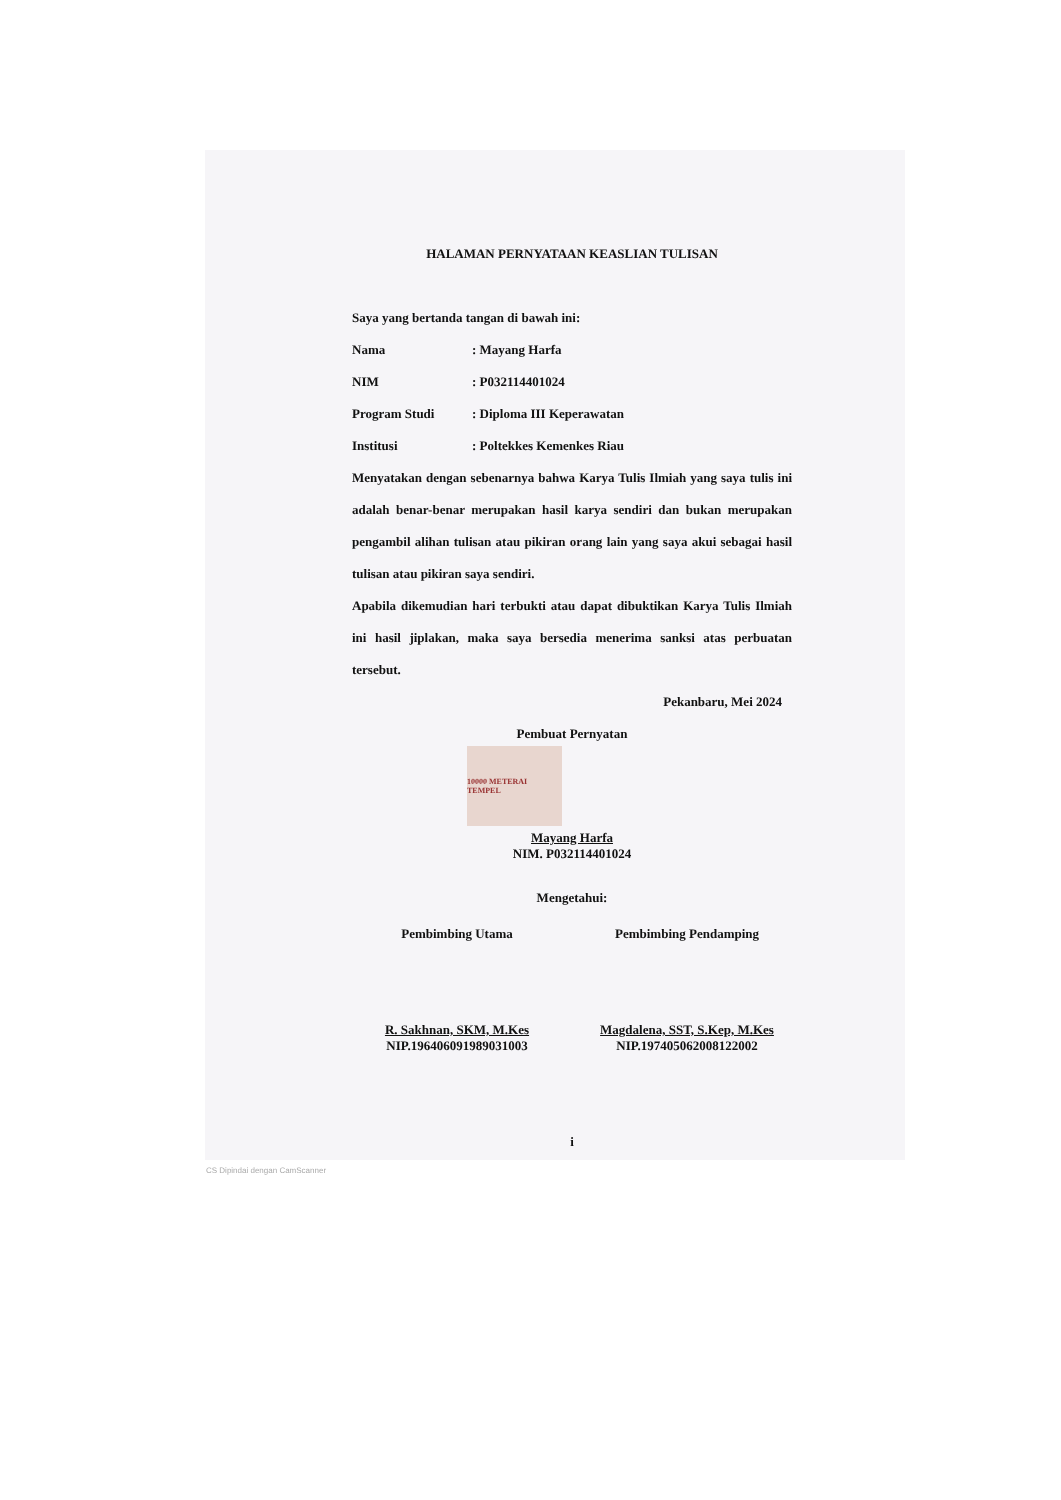HALAMAN PERNYATAAN KEASLIAN TULISAN
Saya yang bertanda tangan di bawah ini:
Nama: Mayang Harfa
NIM: P032114401024
Program Studi: Diploma III Keperawatan
Institusi: Poltekkes Kemenkes Riau
Menyatakan dengan sebenarnya bahwa Karya Tulis Ilmiah yang saya tulis ini adalah benar-benar merupakan hasil karya sendiri dan bukan merupakan pengambil alihan tulisan atau pikiran orang lain yang saya akui sebagai hasil tulisan atau pikiran saya sendiri.
Apabila dikemudian hari terbukti atau dapat dibuktikan Karya Tulis Ilmiah ini hasil jiplakan, maka saya bersedia menerima sanksi atas perbuatan tersebut.
Pekanbaru, Mei 2024
Pembuat Pernyatan
10000 METERAI TEMPEL
Mayang Harfa
NIM. P032114401024
Mengetahui:
Pembimbing Utama
R. Sakhnan, SKM, M.Kes
NIP.196406091989031003
Pembimbing Pendamping
Magdalena, SST, S.Kep, M.Kes
NIP.197405062008122002
i
CS Dipindai dengan CamScanner